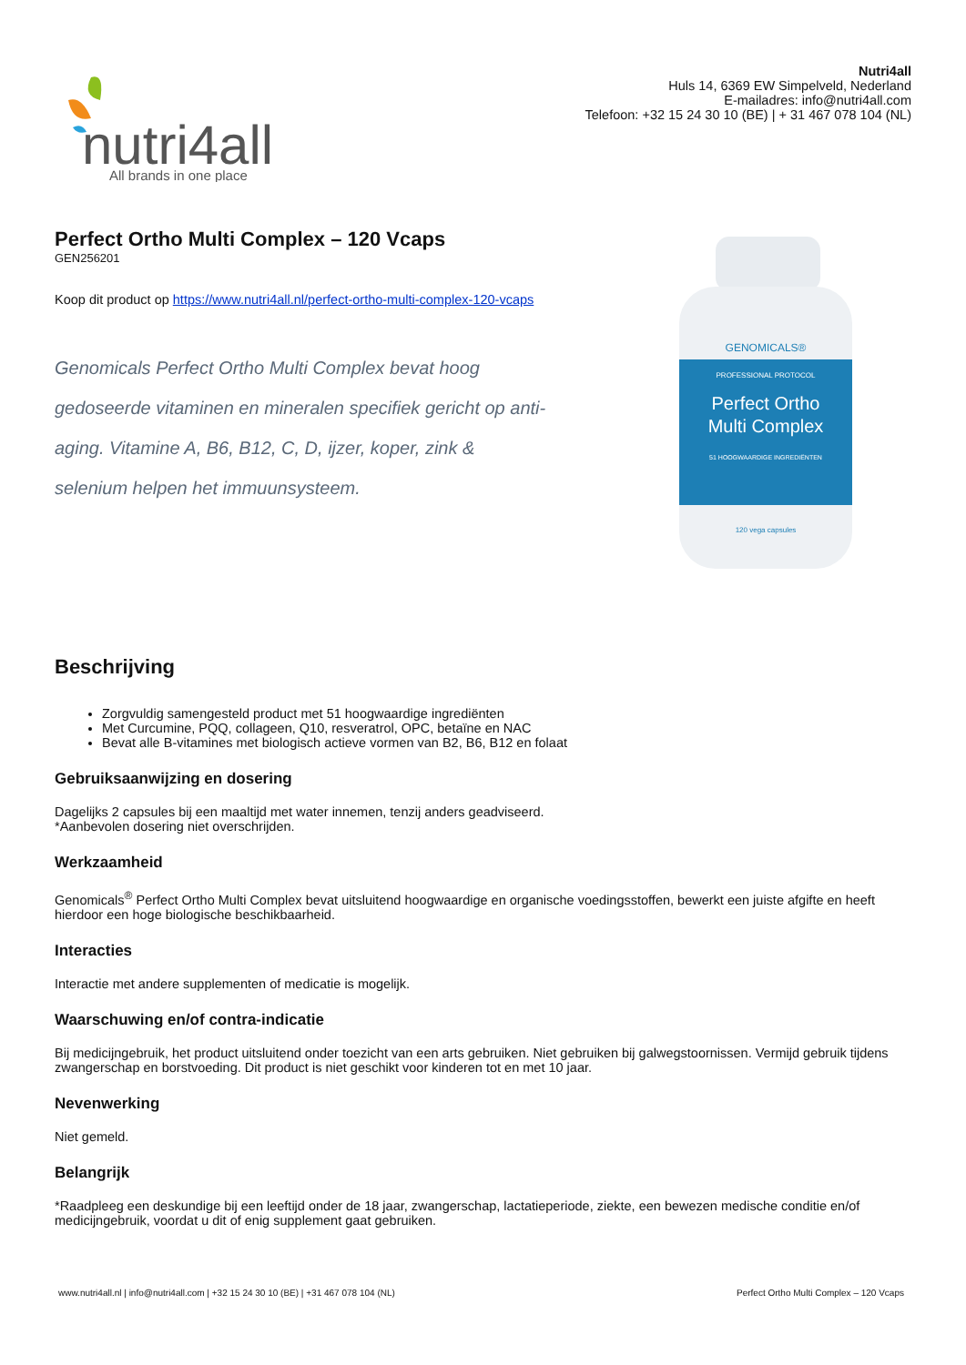nutri4all
All brands in one place
Nutri4all
Huls 14, 6369 EW Simpelveld, Nederland
E-mailadres: info@nutri4all.com
Telefoon: +32 15 24 30 10 (BE) | + 31 467 078 104 (NL)
Perfect Ortho Multi Complex – 120 Vcaps
GEN256201
Koop dit product op https://www.nutri4all.nl/perfect-ortho-multi-complex-120-vcaps
Genomicals Perfect Ortho Multi Complex bevat hoog gedoseerde vitaminen en mineralen specifiek gericht op anti-aging. Vitamine A, B6, B12, C, D, ijzer, koper, zink & selenium helpen het immuunsysteem.
GENOMICALS®
PROFESSIONAL PROTOCOL
Perfect Ortho
Multi Complex
51 HOOGWAARDIGE INGREDIËNTEN
120 vega capsules
Beschrijving
Zorgvuldig samengesteld product met 51 hoogwaardige ingrediënten
Met Curcumine, PQQ, collageen, Q10, resveratrol, OPC, betaïne en NAC
Bevat alle B-vitamines met biologisch actieve vormen van B2, B6, B12 en folaat
Gebruiksaanwijzing en dosering
Dagelijks 2 capsules bij een maaltijd met water innemen, tenzij anders geadviseerd.
*Aanbevolen dosering niet overschrijden.
Werkzaamheid
Genomicals<sup>®</sup> Perfect Ortho Multi Complex bevat uitsluitend hoogwaardige en organische voedingsstoffen, bewerkt een juiste afgifte en heeft hierdoor een hoge biologische beschikbaarheid.
Interacties
Interactie met andere supplementen of medicatie is mogelijk.
Waarschuwing en/of contra-indicatie
Bij medicijngebruik, het product uitsluitend onder toezicht van een arts gebruiken. Niet gebruiken bij galwegstoornissen. Vermijd gebruik tijdens zwangerschap en borstvoeding. Dit product is niet geschikt voor kinderen tot en met 10 jaar.
Nevenwerking
Niet gemeld.
Belangrijk
*Raadpleeg een deskundige bij een leeftijd onder de 18 jaar, zwangerschap, lactatieperiode, ziekte, een bewezen medische conditie en/of medicijngebruik, voordat u dit of enig supplement gaat gebruiken.
www.nutri4all.nl | info@nutri4all.com | +32 15 24 30 10 (BE) | +31 467 078 104 (NL) Perfect Ortho Multi Complex – 120 Vcaps